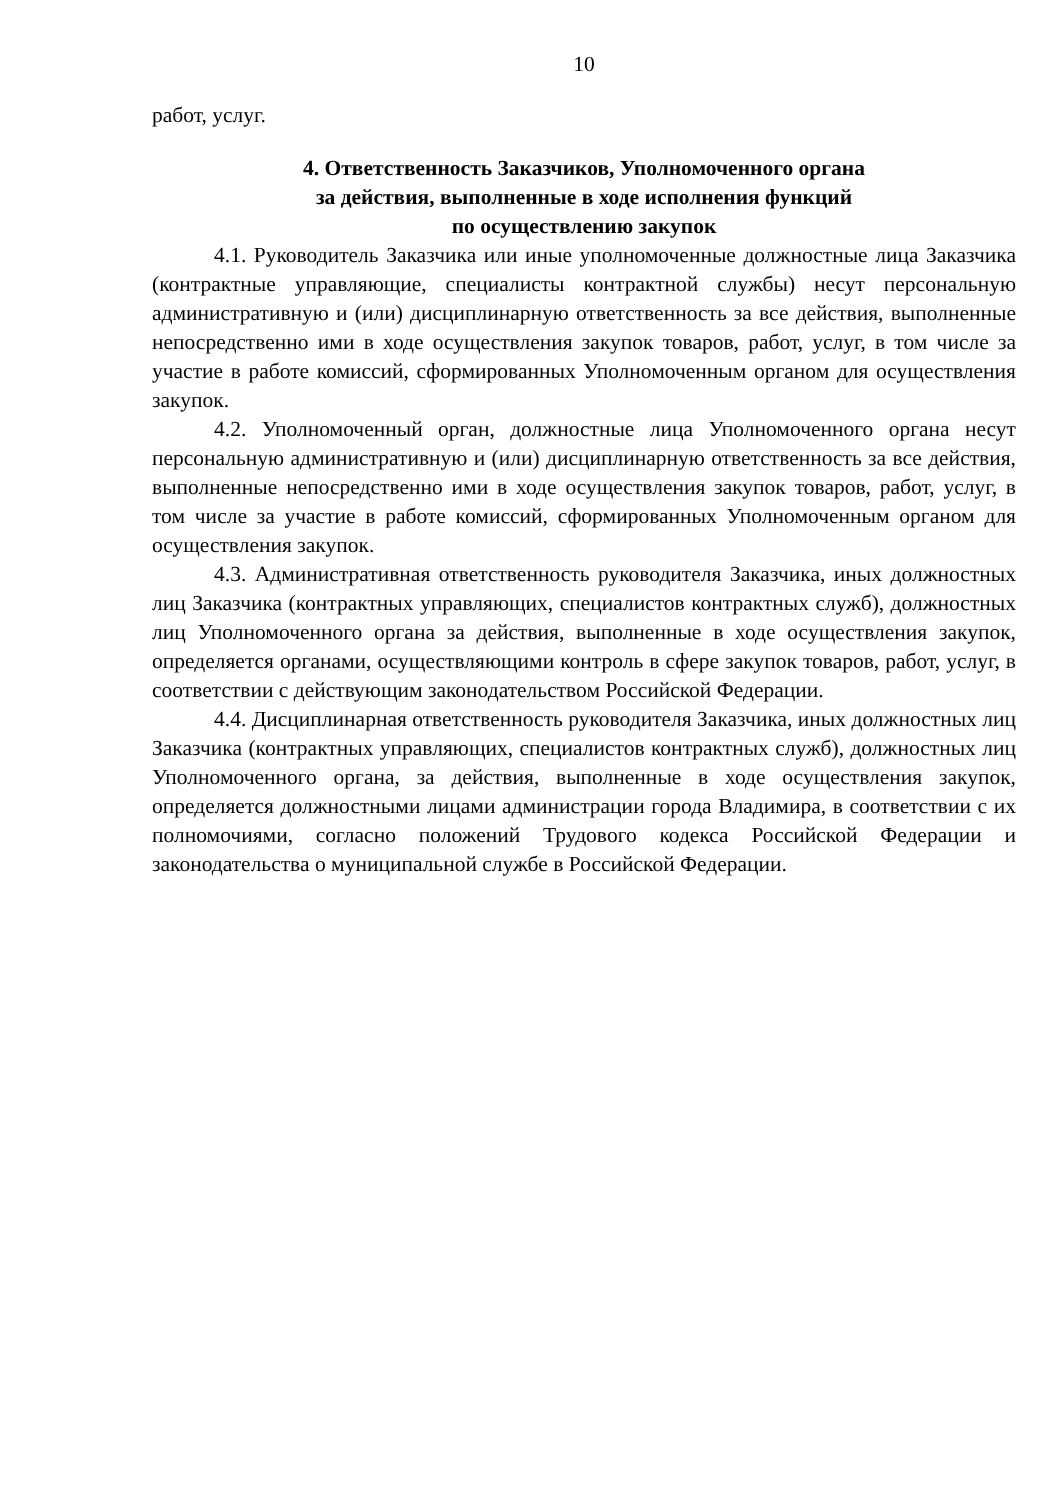10
работ, услуг.
4. Ответственность Заказчиков, Уполномоченного органа
за действия, выполненные в ходе исполнения функций
по осуществлению закупок
4.1. Руководитель Заказчика или иные уполномоченные должностные лица Заказчика (контрактные управляющие, специалисты контрактной службы) несут персональную административную и (или) дисциплинарную ответственность за все действия, выполненные непосредственно ими в ходе осуществления закупок товаров, работ, услуг, в том числе за участие в работе комиссий, сформированных Уполномоченным органом для осуществления закупок.
4.2. Уполномоченный орган, должностные лица Уполномоченного органа несут персональную административную и (или) дисциплинарную ответственность за все действия, выполненные непосредственно ими в ходе осуществления закупок товаров, работ, услуг, в том числе за участие в работе комиссий, сформированных Уполномоченным органом для осуществления закупок.
4.3. Административная ответственность руководителя Заказчика, иных должностных лиц Заказчика (контрактных управляющих, специалистов контрактных служб), должностных лиц Уполномоченного органа за действия, выполненные в ходе осуществления закупок, определяется органами, осуществляющими контроль в сфере закупок товаров, работ, услуг, в соответствии с действующим законодательством Российской Федерации.
4.4. Дисциплинарная ответственность руководителя Заказчика, иных должностных лиц Заказчика (контрактных управляющих, специалистов контрактных служб), должностных лиц Уполномоченного органа, за действия, выполненные в ходе осуществления закупок, определяется должностными лицами администрации города Владимира, в соответствии с их полномочиями, согласно положений Трудового кодекса Российской Федерации и законодательства о муниципальной службе в Российской Федерации.